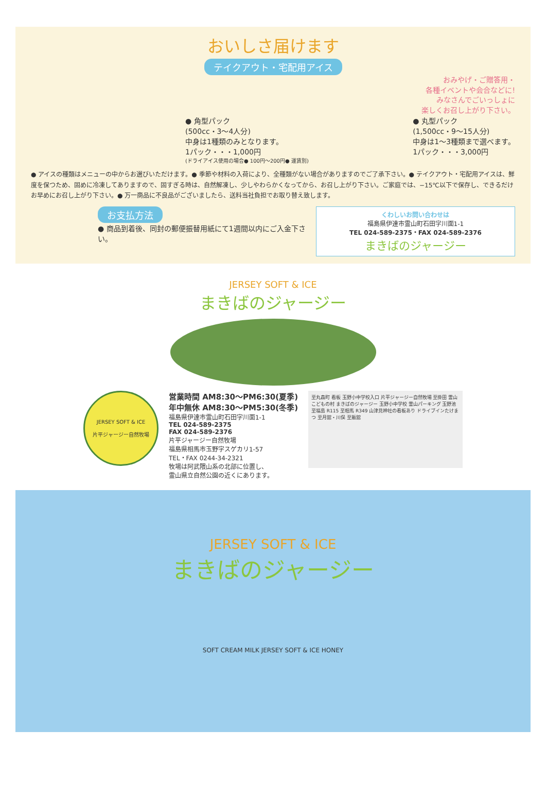おいしさ届けます
テイクアウト・宅配用アイス
おみやげ・ご贈答用・
各種イベントや会合などに!
みなさんでごいっしょに
楽しくお召し上がり下さい。
● 角型パック
(500cc・3〜4人分)
中身は1種類のみとなります。
1パック・・・1,000円
● 丸型パック
(1,500cc・9〜15人分)
中身は1〜3種類まで選べます。
1パック・・・3,000円
(ドライアイス使用の場合● 100円〜200円● 運賃別)
● アイスの種類はメニューの中からお選びいただけます。● 季節や材料の入荷により、全種類がない場合がありますのでご了承下さい。● テイクアウト・宅配用アイスは、鮮度を保つため、固めに冷凍してありますので、固すぎる時は、自然解凍し、少しやわらかくなってから、お召し上がり下さい。ご家庭では、−15℃以下で保存し、できるだけお早めにお召し上がり下さい。● 万一商品に不良品がございましたら、送料当社負担でお取り替え致します。
お支払方法
● 商品到着後、同封の郵便振替用紙にて1週間以内にご入金下さい。
くわしいお問い合わせは
福島県伊達市霊山町石田字川面1-1
TEL 024-589-2375・FAX 024-589-2376
まきばのジャージー
JERSEY SOFT & ICE
まきばのジャージー
JERSEY SOFT & ICE
片平ジャージー自然牧場
営業時間 AM8:30〜PM6:30(夏季)
年中無休 AM8:30〜PM5:30(冬季)
福島県伊達市霊山町石田字川面1-1
TEL 024-589-2375
FAX 024-589-2376
片平ジャージー自然牧場
福島県相馬市玉野字スゲカリ1-57
TEL・FAX 0244-34-2321
牧場は阿武隈山系の北部に位置し、
霊山県立自然公園の近くにあります。
至丸森町 看板 玉野小中学校入口 片平ジャージー自然牧場 至掛田 霊山こどもの村 まきばのジャージー 玉野小中学校 霊山パーキング 玉野池 至福島 R115 至相馬 R349 山津見神社の看板あり ドライブインたけまつ 至月舘・川俣 至飯舘
JERSEY SOFT & ICE
まきばのジャージー
SOFT CREAM MILK JERSEY SOFT & ICE HONEY